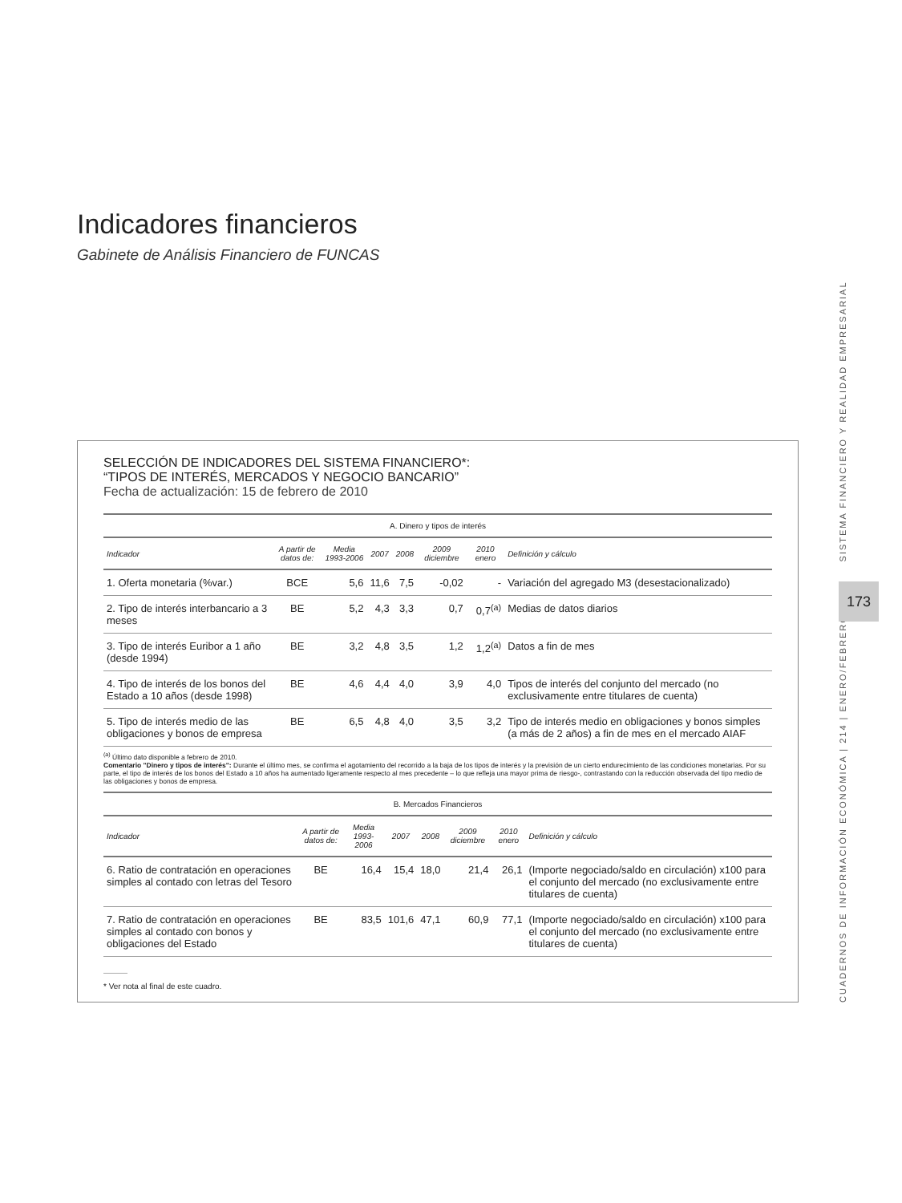Indicadores financieros
Gabinete de Análisis Financiero de FUNCAS
SELECCIÓN DE INDICADORES DEL SISTEMA FINANCIERO*:
“TIPOS DE INTERÉS, MERCADOS Y NEGOCIO BANCARIO”
Fecha de actualización: 15 de febrero de 2010
| A. Dinero y tipos de interés | | | | | | | |
| --- | --- | --- | --- | --- | --- | --- | --- |
| Indicador | A partir de datos de: | Media 1993-2006 | 2007 | 2008 | 2009 diciembre | 2010 enero | Definición y cálculo |
| 1. Oferta monetaria (%var.) | BCE | 5,6 | 11,6 | 7,5 | -0,02 | - | Variación del agregado M3 (desestacionalizado) |
| 2. Tipo de interés interbancario a 3 meses | BE | 5,2 | 4,3 | 3,3 | 0,7 | 0,7<sup>(a)</sup> | Medias de datos diarios |
| 3. Tipo de interés Euribor a 1 año (desde 1994) | BE | 3,2 | 4,8 | 3,5 | 1,2 | 1,2<sup>(a)</sup> | Datos a fin de mes |
| 4. Tipo de interés de los bonos del Estado a 10 años (desde 1998) | BE | 4,6 | 4,4 | 4,0 | 3,9 | 4,0 | Tipos de interés del conjunto del mercado (no exclusivamente entre titulares de cuenta) |
| 5. Tipo de interés medio de las obligaciones y bonos de empresa | BE | 6,5 | 4,8 | 4,0 | 3,5 | 3,2 | Tipo de interés medio en obligaciones y bonos simples (a más de 2 años) a fin de mes en el mercado AIAF |
<sup>(a)</sup> Último dato disponible a febrero de 2010.
Comentario "Dinero y tipos de interés": Durante el último mes, se confirma el agotamiento del recorrido a la baja de los tipos de interés y la previsión de un cierto endurecimiento de las condiciones monetarias. Por su parte, el tipo de interés de los bonos del Estado a 10 años ha aumentado ligeramente respecto al mes precedente – lo que refleja una mayor prima de riesgo-, contrastando con la reducción observada del tipo medio de las obligaciones y bonos de empresa.
| B. Mercados Financieros | | | | | | | |
| --- | --- | --- | --- | --- | --- | --- | --- |
| Indicador | A partir de datos de: | Media 1993-2006 | 2007 | 2008 | 2009 diciembre | 2010 enero | Definición y cálculo |
| 6. Ratio de contratación en operaciones simples al contado con letras del Tesoro | BE | 16,4 | 15,4 | 18,0 | 21,4 | 26,1 | (Importe negociado/saldo en circulación) x100 para el conjunto del mercado (no exclusivamente entre titulares de cuenta) |
| 7. Ratio de contratación en operaciones simples al contado con bonos y obligaciones del Estado | BE | 83,5 | 101,6 | 47,1 | 60,9 | 77,1 | (Importe negociado/saldo en circulación) x100 para el conjunto del mercado (no exclusivamente entre titulares de cuenta) |
* Ver nota al final de este cuadro.
CUADERNOS DE INFORMACIÓN ECONÓMICA | 214 | ENERO/FEBRERO SISTEMA FINANCIERO Y REALIDAD EMPRESARIAL
173